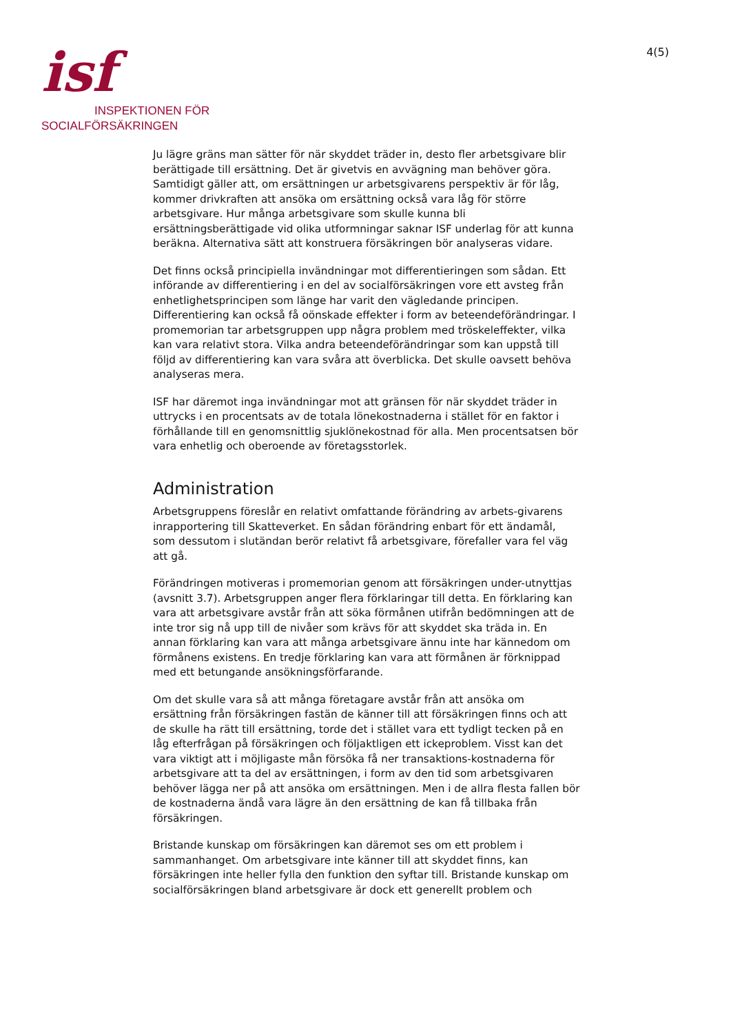isf
INSPEKTIONEN FÖR
SOCIALFÖRSÄKRINGEN
4(5)
Ju lägre gräns man sätter för när skyddet träder in, desto fler arbetsgivare blir berättigade till ersättning. Det är givetvis en avvägning man behöver göra. Samtidigt gäller att, om ersättningen ur arbetsgivarens perspektiv är för låg, kommer drivkraften att ansöka om ersättning också vara låg för större arbetsgivare. Hur många arbetsgivare som skulle kunna bli ersättningsberättigade vid olika utformningar saknar ISF underlag för att kunna beräkna. Alternativa sätt att konstruera försäkringen bör analyseras vidare.
Det finns också principiella invändningar mot differentieringen som sådan. Ett införande av differentiering i en del av socialförsäkringen vore ett avsteg från enhetlighetsprincipen som länge har varit den vägledande principen. Differentiering kan också få oönskade effekter i form av beteendeförändringar. I promemorian tar arbetsgruppen upp några problem med tröskeleffekter, vilka kan vara relativt stora. Vilka andra beteendeförändringar som kan uppstå till följd av differentiering kan vara svåra att överblicka. Det skulle oavsett behöva analyseras mera.
ISF har däremot inga invändningar mot att gränsen för när skyddet träder in uttrycks i en procentsats av de totala lönekostnaderna i stället för en faktor i förhållande till en genomsnittlig sjuklönekostnad för alla. Men procentsatsen bör vara enhetlig och oberoende av företagsstorlek.
Administration
Arbetsgruppens föreslår en relativt omfattande förändring av arbets-givarens inrapportering till Skatteverket. En sådan förändring enbart för ett ändamål, som dessutom i slutändan berör relativt få arbetsgivare, förefaller vara fel väg att gå.
Förändringen motiveras i promemorian genom att försäkringen under-utnyttjas (avsnitt 3.7). Arbetsgruppen anger flera förklaringar till detta. En förklaring kan vara att arbetsgivare avstår från att söka förmånen utifrån bedömningen att de inte tror sig nå upp till de nivåer som krävs för att skyddet ska träda in. En annan förklaring kan vara att många arbetsgivare ännu inte har kännedom om förmånens existens. En tredje förklaring kan vara att förmånen är förknippad med ett betungande ansökningsförfarande.
Om det skulle vara så att många företagare avstår från att ansöka om ersättning från försäkringen fastän de känner till att försäkringen finns och att de skulle ha rätt till ersättning, torde det i stället vara ett tydligt tecken på en låg efterfrågan på försäkringen och följaktligen ett ickeproblem. Visst kan det vara viktigt att i möjligaste mån försöka få ner transaktions-kostnaderna för arbetsgivare att ta del av ersättningen, i form av den tid som arbetsgivaren behöver lägga ner på att ansöka om ersättningen. Men i de allra flesta fallen bör de kostnaderna ändå vara lägre än den ersättning de kan få tillbaka från försäkringen.
Bristande kunskap om försäkringen kan däremot ses om ett problem i sammanhanget. Om arbetsgivare inte känner till att skyddet finns, kan försäkringen inte heller fylla den funktion den syftar till. Bristande kunskap om socialförsäkringen bland arbetsgivare är dock ett generellt problem och